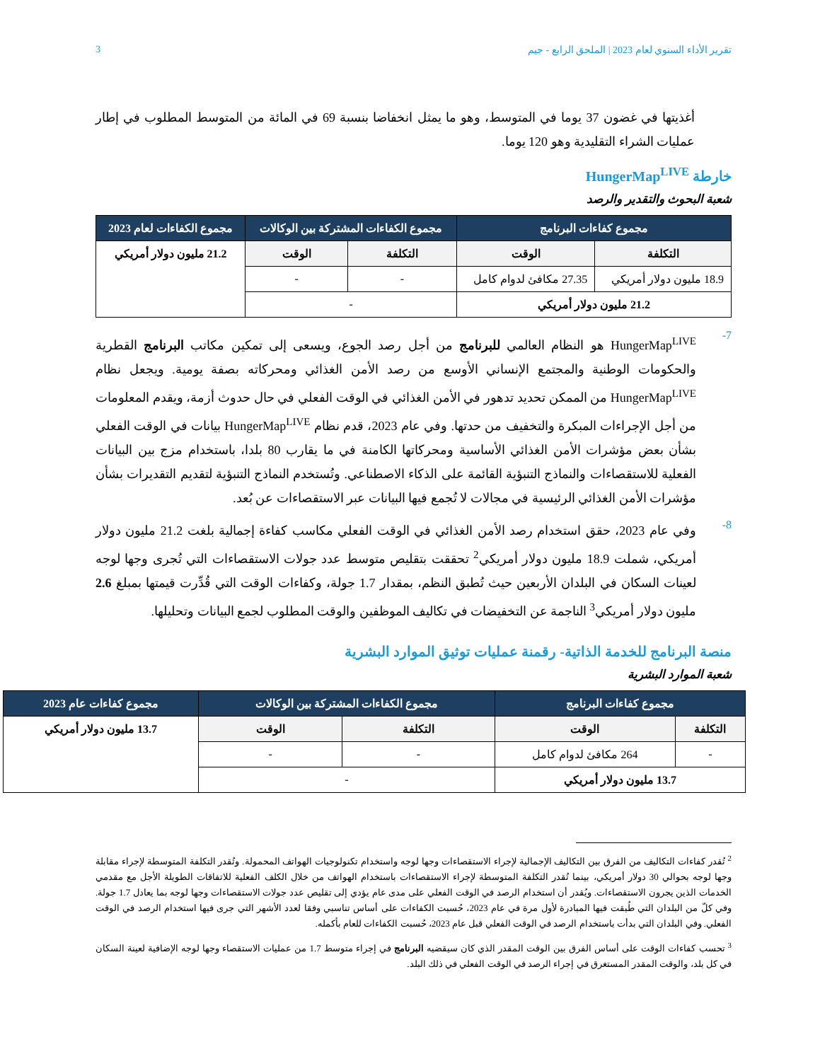تقرير الأداء السنوي لعام 2023 | الملحق الرابع - جيم 3
أغذيتها في غضون 37 يوما في المتوسط، وهو ما يمثل انخفاضا بنسبة 69 في المائة من المتوسط المطلوب في إطار عمليات الشراء التقليدية وهو 120 يوما.
خارطة HungerMap<sup>LIVE</sup>
شعبة البحوث والتقدير والرصد
| مجموع كفاءات البرنامج | | مجموع الكفاءات المشتركة بين الوكالات | | مجموع الكفاءات لعام 2023 |
| --- | --- | --- | --- | --- |
| التكلفة | الوقت | التكلفة | الوقت | 21.2 مليون دولار أمريكي |
| 18.9 مليون دولار أمريكي | 27.35 مكافئ لدوام كامل | - | - | |
| 21.2 مليون دولار أمريكي | | - | | |
7-
HungerMap<sup>LIVE</sup> هو النظام العالمي للبرنامج من أجل رصد الجوع، ويسعى إلى تمكين مكاتب البرنامج القطرية والحكومات الوطنية والمجتمع الإنساني الأوسع من رصد الأمن الغذائي ومحركاته بصفة يومية. ويجعل نظام HungerMap<sup>LIVE</sup> من الممكن تحديد تدهور في الأمن الغذائي في الوقت الفعلي في حال حدوث أزمة، ويقدم المعلومات من أجل الإجراءات المبكرة والتخفيف من حدتها. وفي عام 2023، قدم نظام HungerMap<sup>LIVE</sup> بيانات في الوقت الفعلي بشأن بعض مؤشرات الأمن الغذائي الأساسية ومحركاتها الكامنة في ما يقارب 80 بلدا، باستخدام مزج بين البيانات الفعلية للاستقصاءات والنماذج التنبؤية القائمة على الذكاء الاصطناعي. وتُستخدم النماذج التنبؤية لتقديم التقديرات بشأن مؤشرات الأمن الغذائي الرئيسية في مجالات لا تُجمع فيها البيانات عبر الاستقصاءات عن بُعد.
8-
وفي عام 2023، حقق استخدام رصد الأمن الغذائي في الوقت الفعلي مكاسب كفاءة إجمالية بلغت 21.2 مليون دولار أمريكي، شملت 18.9 مليون دولار أمريكي<sup>2</sup> تحققت بتقليص متوسط عدد جولات الاستقصاءات التي تُجرى وجها لوجه لعينات السكان في البلدان الأربعين حيث تُطبق النظم، بمقدار 1.7 جولة، وكفاءات الوقت التي قُدِّرت قيمتها بمبلغ 2.6 مليون دولار أمريكي<sup>3</sup> الناجمة عن التخفيضات في تكاليف الموظفين والوقت المطلوب لجمع البيانات وتحليلها.
منصة البرنامج للخدمة الذاتية- رقمنة عمليات توثيق الموارد البشرية
شعبة الموارد البشرية
| مجموع كفاءات البرنامج | | مجموع الكفاءات المشتركة بين الوكالات | | مجموع كفاءات عام 2023 |
| --- | --- | --- | --- | --- |
| التكلفة | الوقت | التكلفة | الوقت | 13.7 مليون دولار أمريكي |
| - | 264 مكافئ لدوام كامل | - | - | |
| 13.7 مليون دولار أمريكي | | - | | |
<sup>2</sup> تُقدر كفاءات التكاليف من الفرق بين التكاليف الإجمالية لإجراء الاستقصاءات وجها لوجه واستخدام تكنولوجيات الهواتف المحمولة. وتُقدر التكلفة المتوسطة لإجراء مقابلة وجها لوجه بحوالي 30 دولار أمريكي، بينما تُقدر التكلفة المتوسطة لإجراء الاستقصاءات باستخدام الهواتف من خلال الكلف الفعلية للاتفاقات الطويلة الأجل مع مقدمي الخدمات الذين يجرون الاستقصاءات. ويُقدر أن استخدام الرصد في الوقت الفعلي على مدى عام يؤدي إلى تقليص عدد جولات الاستقصاءات وجها لوجه بما يعادل 1.7 جولة. وفي كلّ من البلدان التي طُبقت فيها المبادرة لأول مرة في عام 2023، حُسبت الكفاءات على أساس تناسبي وفقا لعدد الأشهر التي جرى فيها استخدام الرصد في الوقت الفعلي. وفي البلدان التي بدأت باستخدام الرصد في الوقت الفعلي قبل عام 2023، حُسبت الكفاءات للعام بأكمله.
<sup>3</sup> تحسب كفاءات الوقت على أساس الفرق بين الوقت المقدر الذي كان سيقضيه البرنامج في إجراء متوسط 1.7 من عمليات الاستقصاء وجها لوجه الإضافية لعينة السكان في كل بلد، والوقت المقدر المستغرق في إجراء الرصد في الوقت الفعلي في ذلك البلد.